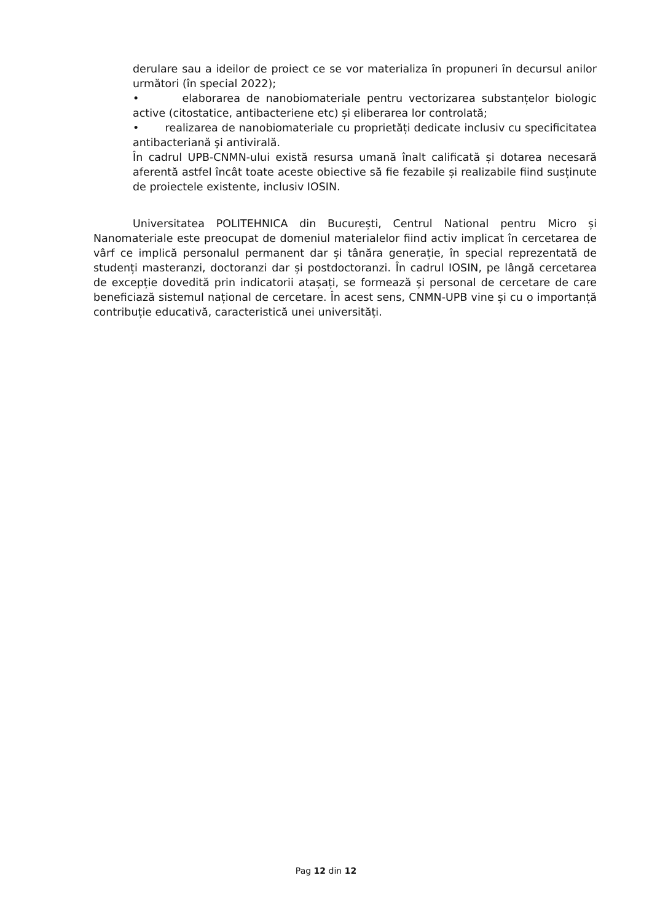derulare sau a ideilor de proiect ce se vor materializa în propuneri în decursul anilor următori (în special 2022);
• elaborarea de nanobiomateriale pentru vectorizarea substanțelor biologic active (citostatice, antibacteriene etc) și eliberarea lor controlată;
• realizarea de nanobiomateriale cu proprietăți dedicate inclusiv cu specificitatea antibacteriană şi antivirală.
În cadrul UPB-CNMN-ului există resursa umană înalt calificată și dotarea necesară aferentă astfel încât toate aceste obiective să fie fezabile și realizabile fiind susținute de proiectele existente, inclusiv IOSIN.
Universitatea POLITEHNICA din București, Centrul National pentru Micro și Nanomateriale este preocupat de domeniul materialelor fiind activ implicat în cercetarea de vârf ce implică personalul permanent dar și tânăra generație, în special reprezentată de studenți masteranzi, doctoranzi dar și postdoctoranzi. În cadrul IOSIN, pe lângă cercetarea de excepție dovedită prin indicatorii atașați, se formează și personal de cercetare de care beneficiază sistemul național de cercetare. În acest sens, CNMN-UPB vine și cu o importanță contribuție educativă, caracteristică unei universități.
Pag 12 din 12